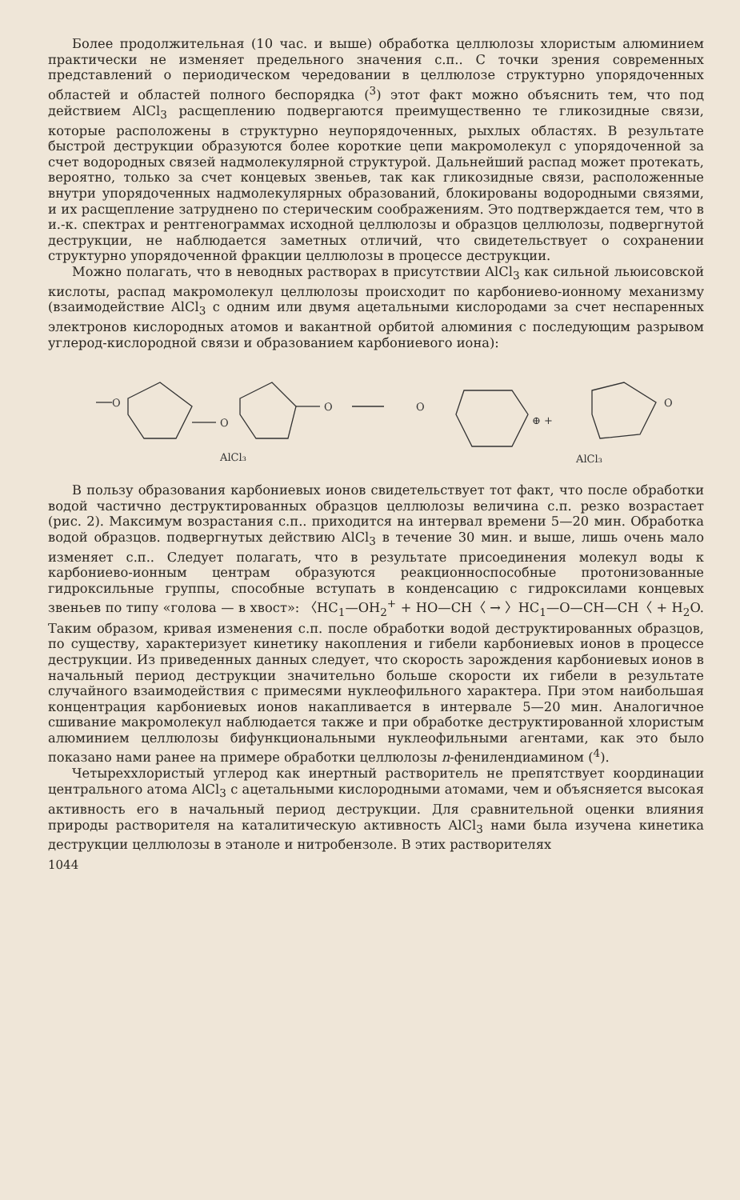Более продолжительная (10 час. и выше) обработка целлюлозы хлористым алюминием практически не изменяет предельного значения с.п.. С точки зрения современных представлений о периодическом чередовании в целлюлозе структурно упорядоченных областей и областей полного беспорядка (<sup>3</sup>) этот факт можно объяснить тем, что под действием AlCl<sub>3</sub> расщеплению подвергаются преимущественно те гликозидные связи, которые расположены в структурно неупорядоченных, рыхлых областях. В результате быстрой деструкции образуются более короткие цепи макромолекул с упорядоченной за счет водородных связей надмолекулярной структурой. Дальнейший распад может протекать, вероятно, только за счет концевых звеньев, так как гликозидные связи, расположенные внутри упорядоченных надмолекулярных образований, блокированы водородными связями, и их расщепление затруднено по стерическим соображениям. Это подтверждается тем, что в и.-к. спектрах и рентгенограммах исходной целлюлозы и образцов целлюлозы, подвергнутой деструкции, не наблюдается заметных отличий, что свидетельствует о сохранении структурно упорядоченной фракции целлюлозы в процессе деструкции.
Можно полагать, что в неводных растворах в присутствии AlCl<sub>3</sub> как сильной льюисовской кислоты, распад макромолекул целлюлозы происходит по карбониево-ионному механизму (взаимодействие AlCl<sub>3</sub> с одним или двумя ацетальными кислородами за счет неспаренных электронов кислородных атомов и вакантной орбитой алюминия с последующим разрывом углерод-кислородной связи и образованием карбониевого иона):
O
O
O
O
⊕ +
O
AlCl₃
AlCl₃
В пользу образования карбониевых ионов свидетельствует тот факт, что после обработки водой частично деструктированных образцов целлюлозы величина с.п. резко возрастает (рис. 2). Максимум возрастания с.п.. приходится на интервал времени 5—20 мин. Обработка водой образцов. подвергнутых действию AlCl<sub>3</sub> в течение 30 мин. и выше, лишь очень мало изменяет с.п.. Следует полагать, что в результате присоединения молекул воды к карбониево-ионным центрам образуются реакционноспособные протонизованные гидроксильные группы, способные вступать в конденсацию с гидроксилами концевых звеньев по типу «голова — в хвост»: 〈HC<sub>1</sub>—OH<sub>2</sub><sup>+</sup> + HO—CH〈 → 〉HC<sub>1</sub>—O—CH—CH〈 + H<sub>2</sub>O. Таким образом, кривая изменения с.п. после обработки водой деструктированных образцов, по существу, характеризует кинетику накопления и гибели карбониевых ионов в процессе деструкции. Из приведенных данных следует, что скорость зарождения карбониевых ионов в начальный период деструкции значительно больше скорости их гибели в результате случайного взаимодействия с примесями нуклеофильного характера. При этом наибольшая концентрация карбониевых ионов накапливается в интервале 5—20 мин. Аналогичное сшивание макромолекул наблюдается также и при обработке деструктированной хлористым алюминием целлюлозы бифункциональными нуклеофильными агентами, как это было показано нами ранее на примере обработки целлюлозы n-фенилендиамином (<sup>4</sup>).
Четыреххлористый углерод как инертный растворитель не препятствует координации центрального атома AlCl<sub>3</sub> с ацетальными кислородными атомами, чем и объясняется высокая активность его в начальный период деструкции. Для сравнительной оценки влияния природы растворителя на каталитическую активность AlCl<sub>3</sub> нами была изучена кинетика деструкции целлюлозы в этаноле и нитробензоле. В этих растворителях
1044